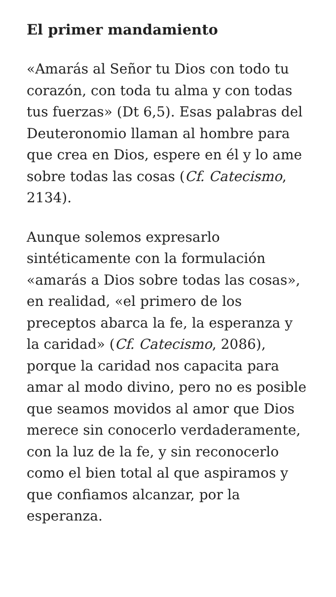El primer mandamiento
«Amarás al Señor tu Dios con todo tu corazón, con toda tu alma y con todas tus fuerzas» (Dt 6,5). Esas palabras del Deuteronomio llaman al hombre para que crea en Dios, espere en él y lo ame sobre todas las cosas (Cf. Catecismo, 2134).
Aunque solemos expresarlo sintéticamente con la formulación «amarás a Dios sobre todas las cosas», en realidad, «el primero de los preceptos abarca la fe, la esperanza y la caridad» (Cf. Catecismo, 2086), porque la caridad nos capacita para amar al modo divino, pero no es posible que seamos movidos al amor que Dios merece sin conocerlo verdaderamente, con la luz de la fe, y sin reconocerlo como el bien total al que aspiramos y que confiamos alcanzar, por la esperanza.